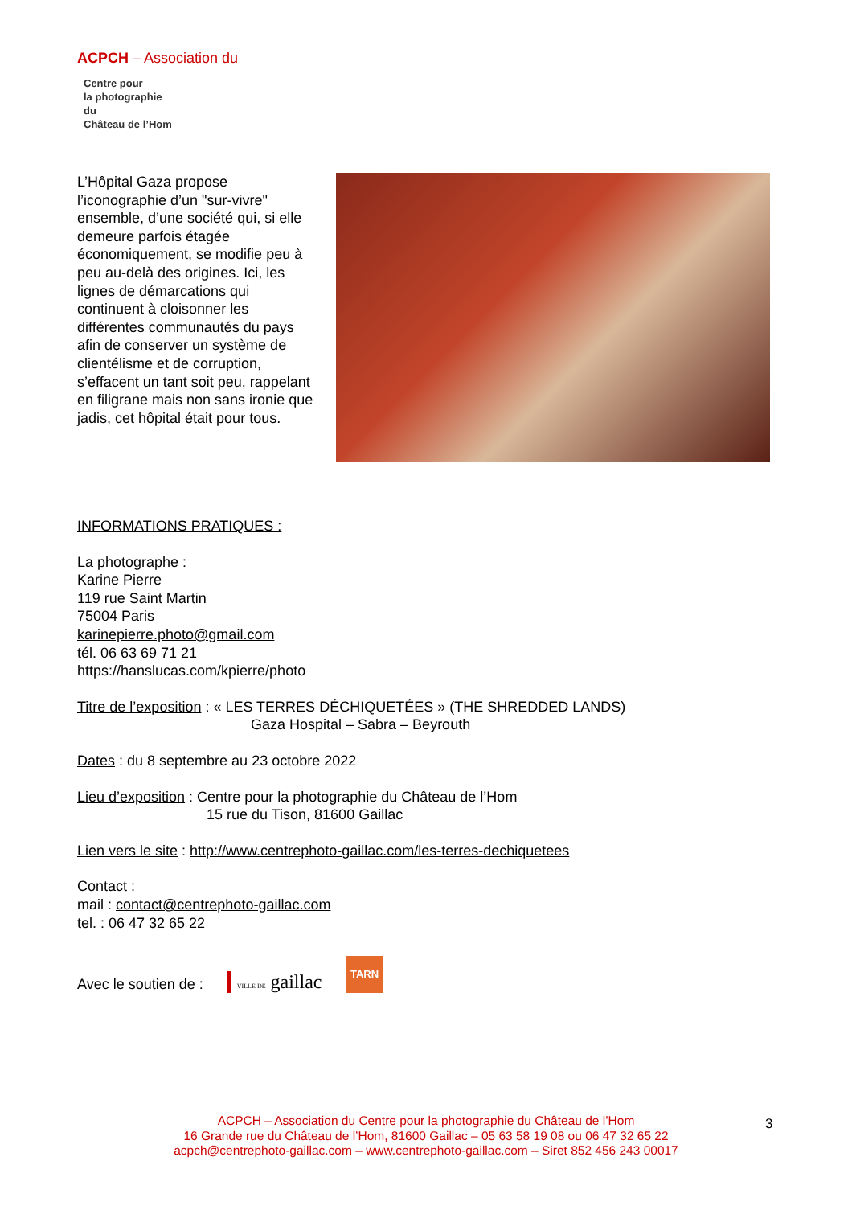ACPCH – Association du
Centre pour
la photographie
du
Château de l’Hom
L’Hôpital Gaza propose l’iconographie d’un "sur-vivre" ensemble, d’une société qui, si elle demeure parfois étagée économiquement, se modifie peu à peu au-delà des origines. Ici, les lignes de démarcations qui continuent à cloisonner les différentes communautés du pays afin de conserver un système de clientélisme et de corruption, s’effacent un tant soit peu, rappelant en filigrane mais non sans ironie que jadis, cet hôpital était pour tous.
INFORMATIONS PRATIQUES :
La photographe :
Karine Pierre
119 rue Saint Martin
75004 Paris
karinepierre.photo@gmail.com
tél. 06 63 69 71 21
https://hanslucas.com/kpierre/photo
Titre de l’exposition : « LES TERRES DÉCHIQUETÉES » (THE SHREDDED LANDS)
Gaza Hospital – Sabra – Beyrouth
Dates : du 8 septembre au 23 octobre 2022
Lieu d’exposition : Centre pour la photographie du Château de l’Hom
15 rue du Tison, 81600 Gaillac
Lien vers le site : http://www.centrephoto-gaillac.com/les-terres-dechiquetees
Contact :
mail : contact@centrephoto-gaillac.com
tel. : 06 47 32 65 22
Avec le soutien de : VILLE DE gaillac TARN
ACPCH – Association du Centre pour la photographie du Château de l’Hom
16 Grande rue du Château de l’Hom, 81600 Gaillac – 05 63 58 19 08 ou 06 47 32 65 22
acpch@centrephoto-gaillac.com – www.centrephoto-gaillac.com – Siret 852 456 243 00017
3